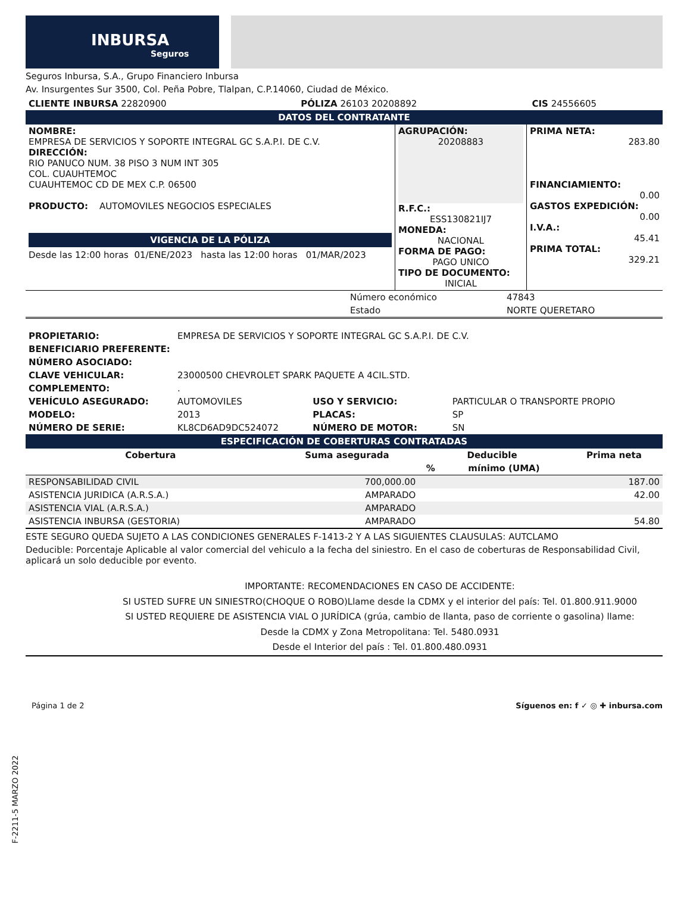INBURSA
Seguros
Seguros Inbursa, S.A., Grupo Financiero Inbursa
Av. Insurgentes Sur 3500, Col. Peña Pobre, Tlalpan, C.P.14060, Ciudad de México.
| CLIENTE INBURSA 22820900 | PÓLIZA 26103 20208892 | CIS 24556605 |
DATOS DEL CONTRATANTE
| NOMBRE: EMPRESA DE SERVICIOS Y SOPORTE INTEGRAL GC S.A.P.I. DE C.V. DIRECCIÓN: RIO PANUCO NUM. 38 PISO 3 NUM INT 305 COL. CUAUHTEMOC CUAUHTEMOC CD DE MEX C.P. 06500 PRODUCTO: AUTOMOVILES NEGOCIOS ESPECIALES VIGENCIA DE LA PÓLIZA Desde las 12:00 horas 01/ENE/2023 hasta las 12:00 horas 01/MAR/2023 | AGRUPACIÓN: 20208883 R.F.C.: ESS130821IJ7 MONEDA: NACIONAL FORMA DE PAGO: PAGO UNICO TIPO DE DOCUMENTO: INICIAL | PRIMA NETA: 283.80 FINANCIAMIENTO: 0.00 GASTOS EXPEDICIÓN: 0.00 I.V.A.: 45.41 PRIMA TOTAL: 329.21 |
| | Número económico | 47843 |
| | Estado | NORTE QUERETARO |
| PROPIETARIO: | EMPRESA DE SERVICIOS Y SOPORTE INTEGRAL GC S.A.P.I. DE C.V. | | |
| BENEFICIARIO PREFERENTE: | | | |
| NÚMERO ASOCIADO: | | | |
| CLAVE VEHICULAR: | 23000500 CHEVROLET SPARK PAQUETE A 4CIL.STD. | | |
| COMPLEMENTO: | . | | |
| VEHÍCULO ASEGURADO: | AUTOMOVILES | USO Y SERVICIO: | PARTICULAR O TRANSPORTE PROPIO |
| MODELO: | 2013 | PLACAS: | SP |
| NÚMERO DE SERIE: | KL8CD6AD9DC524072 | NÚMERO DE MOTOR: | SN |
ESPECIFICACIÓN DE COBERTURAS CONTRATADAS
| Cobertura | Suma asegurada | Deducible | | Prima neta |
| --- | --- | --- | --- | --- |
| | | % | mínimo (UMA) | |
| RESPONSABILIDAD CIVIL | 700,000.00 | | | 187.00 |
| ASISTENCIA JURIDICA (A.R.S.A.) | AMPARADO | | | 42.00 |
| ASISTENCIA VIAL (A.R.S.A.) | AMPARADO | | | |
| ASISTENCIA INBURSA (GESTORIA) | AMPARADO | | | 54.80 |
ESTE SEGURO QUEDA SUJETO A LAS CONDICIONES GENERALES F-1413-2 Y A LAS SIGUIENTES CLAUSULAS: AUTCLAMO
Deducible: Porcentaje Aplicable al valor comercial del vehiculo a la fecha del siniestro. En el caso de coberturas de Responsabilidad Civil, aplicará un solo deducible por evento.
IMPORTANTE: RECOMENDACIONES EN CASO DE ACCIDENTE:
SI USTED SUFRE UN SINIESTRO(CHOQUE O ROBO)Llame desde la CDMX y el interior del país: Tel. 01.800.911.9000
SI USTED REQUIERE DE ASISTENCIA VIAL O JURÍDICA (grúa, cambio de llanta, paso de corriente o gasolina) llame:
Desde la CDMX y Zona Metropolitana: Tel. 5480.0931
Desde el Interior del país : Tel. 01.800.480.0931
Página 1 de 2 Síguenos en: f ✓ ◎ ✚ inbursa.com
F-2211-5 MARZO 2022